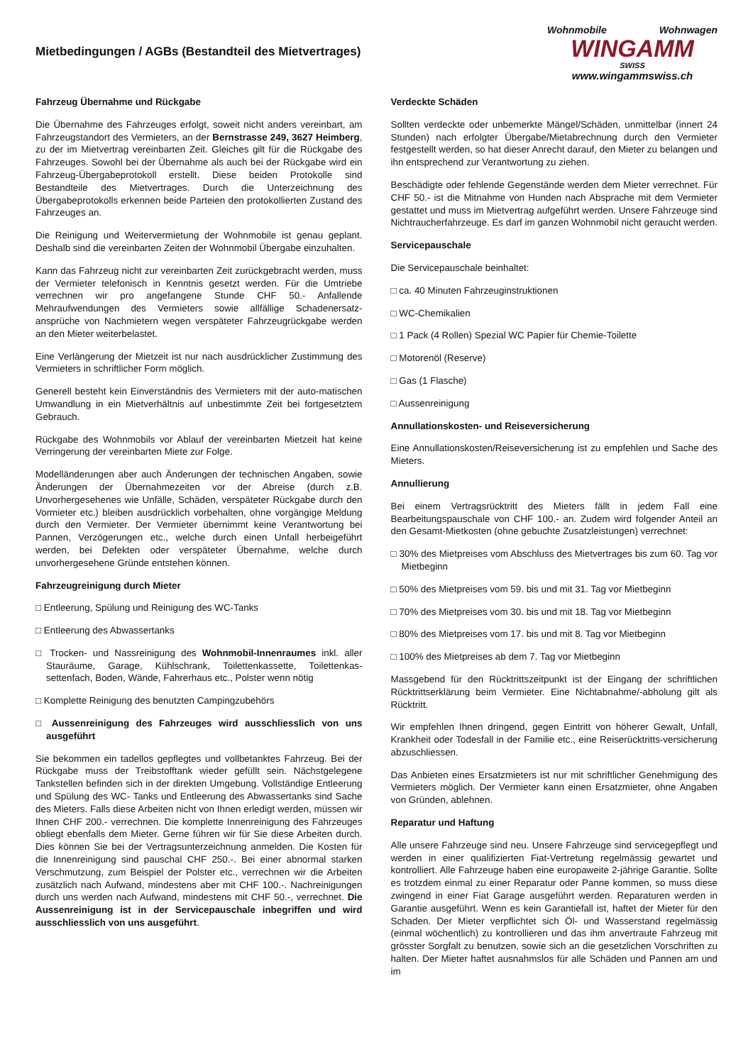Mietbedingungen / AGBs (Bestandteil des Mietvertrages)
Wohnmobile Wohnwagen
WINGAMM
SWISS
www.wingammswiss.ch
Fahrzeug Übernahme und Rückgabe
Die Übernahme des Fahrzeuges erfolgt, soweit nicht anders vereinbart, am Fahrzeugstandort des Vermieters, an der Bernstrasse 249, 3627 Heimberg, zu der im Mietvertrag vereinbarten Zeit. Gleiches gilt für die Rückgabe des Fahrzeuges. Sowohl bei der Übernahme als auch bei der Rückgabe wird ein Fahrzeug-Übergabeprotokoll erstellt. Diese beiden Protokolle sind Bestandteile des Mietvertrages. Durch die Unterzeichnung des Übergabeprotokolls erkennen beide Parteien den protokollierten Zustand des Fahrzeuges an.
Die Reinigung und Weitervermietung der Wohnmobile ist genau geplant. Deshalb sind die vereinbarten Zeiten der Wohnmobil Übergabe einzuhalten.
Kann das Fahrzeug nicht zur vereinbarten Zeit zurückgebracht werden, muss der Vermieter telefonisch in Kenntnis gesetzt werden. Für die Umtriebe verrechnen wir pro angefangene Stunde CHF 50.- Anfallende Mehraufwendungen des Vermieters sowie allfällige Schadenersatz-ansprüche von Nachmietern wegen verspäteter Fahrzeugrückgabe werden an den Mieter weiterbelastet.
Eine Verlängerung der Mietzeit ist nur nach ausdrücklicher Zustimmung des Vermieters in schriftlicher Form möglich.
Generell besteht kein Einverständnis des Vermieters mit der auto-matischen Umwandlung in ein Mietverhältnis auf unbestimmte Zeit bei fortgesetztem Gebrauch.
Rückgabe des Wohnmobils vor Ablauf der vereinbarten Mietzeit hat keine Verringerung der vereinbarten Miete zur Folge.
Modelländerungen aber auch Änderungen der technischen Angaben, sowie Änderungen der Übernahmezeiten vor der Abreise (durch z.B. Unvorhergesehenes wie Unfälle, Schäden, verspäteter Rückgabe durch den Vormieter etc.) bleiben ausdrücklich vorbehalten, ohne vorgängige Meldung durch den Vermieter. Der Vermieter übernimmt keine Verantwortung bei Pannen, Verzögerungen etc., welche durch einen Unfall herbeigeführt werden, bei Defekten oder verspäteter Übernahme, welche durch unvorhergesehene Gründe entstehen können.
Fahrzeugreinigung durch Mieter
□ Entleerung, Spülung und Reinigung des WC-Tanks
□ Entleerung des Abwassertanks
□ Trocken- und Nassreinigung des Wohnmobil-Innenraumes inkl. aller Stauräume, Garage, Kühlschrank, Toilettenkassette, Toilettenkas-settenfach, Boden, Wände, Fahrerhaus etc., Polster wenn nötig
□ Komplette Reinigung des benutzten Campingzubehörs
□ Aussenreinigung des Fahrzeuges wird ausschliesslich von uns ausgeführt
Sie bekommen ein tadellos gepflegtes und vollbetanktes Fahrzeug. Bei der Rückgabe muss der Treibstofftank wieder gefüllt sein. Nächstgelegene Tankstellen befinden sich in der direkten Umgebung. Vollständige Entleerung und Spülung des WC- Tanks und Entleerung des Abwassertanks sind Sache des Mieters. Falls diese Arbeiten nicht von Ihnen erledigt werden, müssen wir Ihnen CHF 200.- verrechnen. Die komplette Innenreinigung des Fahrzeuges obliegt ebenfalls dem Mieter. Gerne führen wir für Sie diese Arbeiten durch. Dies können Sie bei der Vertragsunterzeichnung anmelden. Die Kosten für die Innenreinigung sind pauschal CHF 250.-. Bei einer abnormal starken Verschmutzung, zum Beispiel der Polster etc., verrechnen wir die Arbeiten zusätzlich nach Aufwand, mindestens aber mit CHF 100.-. Nachreinigungen durch uns werden nach Aufwand, mindestens mit CHF 50.-, verrechnet. Die Aussenreinigung ist in der Servicepauschale inbegriffen und wird ausschliesslich von uns ausgeführt.
Verdeckte Schäden
Sollten verdeckte oder unbemerkte Mängel/Schäden, unmittelbar (innert 24 Stunden) nach erfolgter Übergabe/Mietabrechnung durch den Vermieter festgestellt werden, so hat dieser Anrecht darauf, den Mieter zu belangen und ihn entsprechend zur Verantwortung zu ziehen.
Beschädigte oder fehlende Gegenstände werden dem Mieter verrechnet. Für CHF 50.- ist die Mitnahme von Hunden nach Absprache mit dem Vermieter gestattet und muss im Mietvertrag aufgeführt werden. Unsere Fahrzeuge sind Nichtraucherfahrzeuge. Es darf im ganzen Wohnmobil nicht geraucht werden.
Servicepauschale
Die Servicepauschale beinhaltet:
□ ca. 40 Minuten Fahrzeuginstruktionen
□ WC-Chemikalien
□ 1 Pack (4 Rollen) Spezial WC Papier für Chemie-Toilette
□ Motorenöl (Reserve)
□ Gas (1 Flasche)
□ Aussenreinigung
Annullationskosten- und Reiseversicherung
Eine Annullationskosten/Reiseversicherung ist zu empfehlen und Sache des Mieters.
Annullierung
Bei einem Vertragsrücktritt des Mieters fällt in jedem Fall eine Bearbeitungspauschale von CHF 100.- an. Zudem wird folgender Anteil an den Gesamt-Mietkosten (ohne gebuchte Zusatzleistungen) verrechnet:
□ 30% des Mietpreises vom Abschluss des Mietvertrages bis zum 60. Tag vor Mietbeginn
□ 50% des Mietpreises vom 59. bis und mit 31. Tag vor Mietbeginn
□ 70% des Mietpreises vom 30. bis und mit 18. Tag vor Mietbeginn
□ 80% des Mietpreises vom 17. bis und mit 8. Tag vor Mietbeginn
□ 100% des Mietpreises ab dem 7. Tag vor Mietbeginn
Massgebend für den Rücktrittszeitpunkt ist der Eingang der schriftlichen Rücktrittserklärung beim Vermieter. Eine Nichtabnahme/-abholung gilt als Rücktritt.
Wir empfehlen Ihnen dringend, gegen Eintritt von höherer Gewalt, Unfall, Krankheit oder Todesfall in der Familie etc., eine Reiserücktritts-versicherung abzuschliessen.
Das Anbieten eines Ersatzmieters ist nur mit schriftlicher Genehmigung des Vermieters möglich. Der Vermieter kann einen Ersatzmieter, ohne Angaben von Gründen, ablehnen.
Reparatur und Haftung
Alle unsere Fahrzeuge sind neu. Unsere Fahrzeuge sind servicegepflegt und werden in einer qualifizierten Fiat-Vertretung regelmässig gewartet und kontrolliert. Alle Fahrzeuge haben eine europaweite 2-jährige Garantie. Sollte es trotzdem einmal zu einer Reparatur oder Panne kommen, so muss diese zwingend in einer Fiat Garage ausgeführt werden. Reparaturen werden in Garantie ausgeführt. Wenn es kein Garantiefall ist, haftet der Mieter für den Schaden. Der Mieter verpflichtet sich Öl- und Wasserstand regelmässig (einmal wöchentlich) zu kontrollieren und das ihm anvertraute Fahrzeug mit grösster Sorgfalt zu benutzen, sowie sich an die gesetzlichen Vorschriften zu halten. Der Mieter haftet ausnahmslos für alle Schäden und Pannen am und im